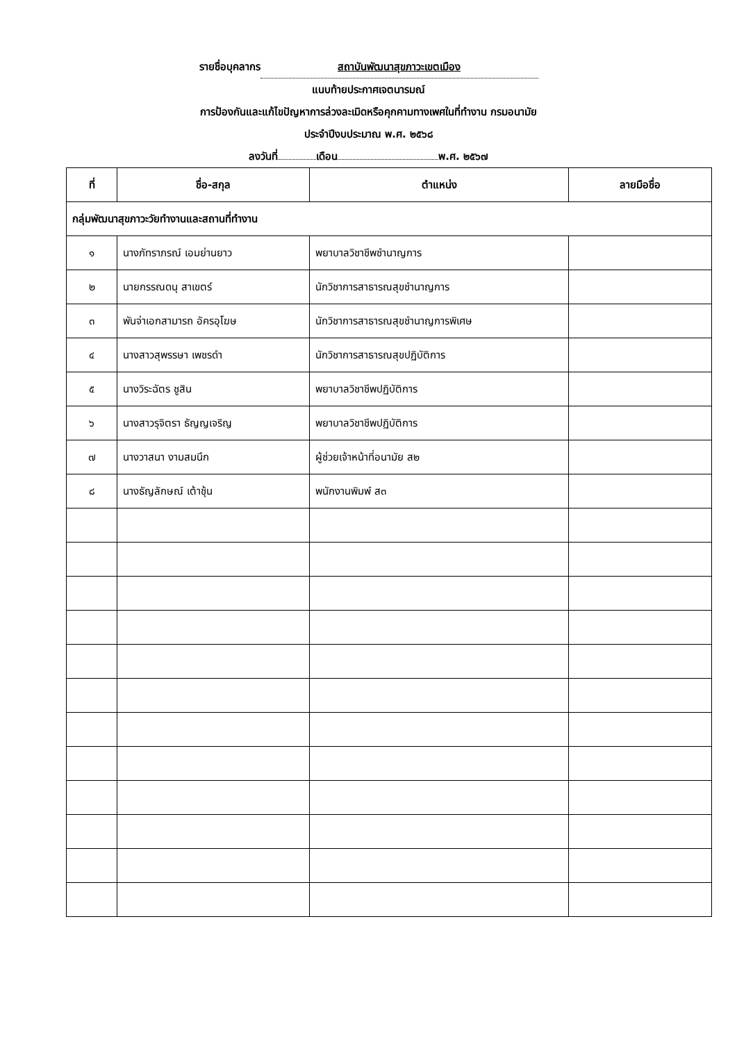รายชื่อบุคลากร สถาบันพัฒนาสุขภาวะเขตเมือง
แนบท้ายประกาศเจตนารมณ์
การป้องกันและแก้ไขปัญหาการล่วงละเมิดหรือคุกคามทางเพศในที่ทำงาน กรมอนามัย
ประจำปีงบประมาณ พ.ศ. ๒๕๖๘
ลงวันที่ เดือน พ.ศ. ๒๕๖๗
| ที่ | ชื่อ-สกุล | ตำแหน่ง | ลายมือชื่อ |
| --- | --- | --- | --- |
| กลุ่มพัฒนาสุขภาวะวัยทำงานและสถานที่ทำงาน | | | |
| ๑ | นางภัทราภรณ์ เอมย่านยาว | พยาบาลวิชาชีพชำนาญการ | |
| ๒ | นายกรรณดนุ สาเขตร์ | นักวิชาการสาธารณสุขชำนาญการ | |
| ๓ | พันจ่าเอกสามารถ อัครอุโฆษ | นักวิชาการสาธารณสุขชำนาญการพิเศษ | |
| ๔ | นางสาวสุพรรษา เพชรดำ | นักวิชาการสาธารณสุขปฏิบัติการ | |
| ๕ | นางวิระฉัตร ชูสิน | พยาบาลวิชาชีพปฏิบัติการ | |
| ๖ | นางสาวรุจิตรา ธัญญเจริญ | พยาบาลวิชาชีพปฏิบัติการ | |
| ๗ | นางวาสนา งามสมนึก | ผู้ช่วยเจ้าหน้าที่อนามัย ส๒ | |
| ๘ | นางธัญลักษณ์ เต้าชุ้น | พนักงานพิมพ์ ส๓ | |